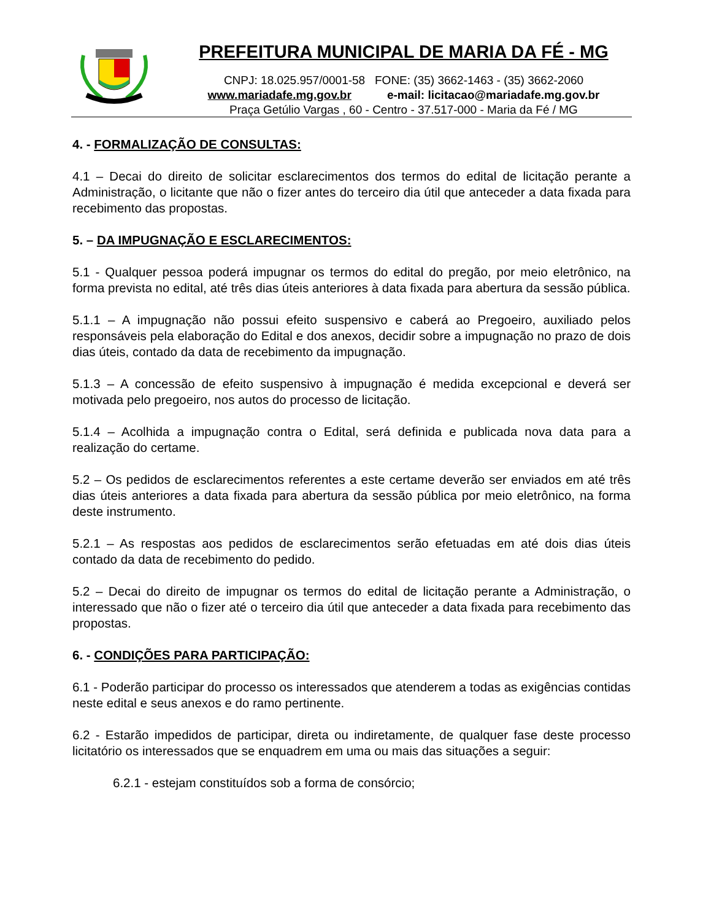PREFEITURA MUNICIPAL DE MARIA DA FÉ - MG
CNPJ: 18.025.957/0001-58 FONE: (35) 3662-1463 - (35) 3662-2060
www.mariadafe.mg.gov.br e-mail: licitacao@mariadafe.mg.gov.br
Praça Getúlio Vargas , 60 - Centro - 37.517-000 - Maria da Fé / MG
4. - FORMALIZAÇÃO DE CONSULTAS:
4.1 – Decai do direito de solicitar esclarecimentos dos termos do edital de licitação perante a Administração, o licitante que não o fizer antes do terceiro dia útil que anteceder a data fixada para recebimento das propostas.
5. – DA IMPUGNAÇÃO E ESCLARECIMENTOS:
5.1 - Qualquer pessoa poderá impugnar os termos do edital do pregão, por meio eletrônico, na forma prevista no edital, até três dias úteis anteriores à data fixada para abertura da sessão pública.
5.1.1 – A impugnação não possui efeito suspensivo e caberá ao Pregoeiro, auxiliado pelos responsáveis pela elaboração do Edital e dos anexos, decidir sobre a impugnação no prazo de dois dias úteis, contado da data de recebimento da impugnação.
5.1.3 – A concessão de efeito suspensivo à impugnação é medida excepcional e deverá ser motivada pelo pregoeiro, nos autos do processo de licitação.
5.1.4 – Acolhida a impugnação contra o Edital, será definida e publicada nova data para a realização do certame.
5.2 – Os pedidos de esclarecimentos referentes a este certame deverão ser enviados em até três dias úteis anteriores a data fixada para abertura da sessão pública por meio eletrônico, na forma deste instrumento.
5.2.1 – As respostas aos pedidos de esclarecimentos serão efetuadas em até dois dias úteis contado da data de recebimento do pedido.
5.2 – Decai do direito de impugnar os termos do edital de licitação perante a Administração, o interessado que não o fizer até o terceiro dia útil que anteceder a data fixada para recebimento das propostas.
6. - CONDIÇÕES PARA PARTICIPAÇÃO:
6.1 - Poderão participar do processo os interessados que atenderem a todas as exigências contidas neste edital e seus anexos e do ramo pertinente.
6.2 - Estarão impedidos de participar, direta ou indiretamente, de qualquer fase deste processo licitatório os interessados que se enquadrem em uma ou mais das situações a seguir:
6.2.1 - estejam constituídos sob a forma de consórcio;